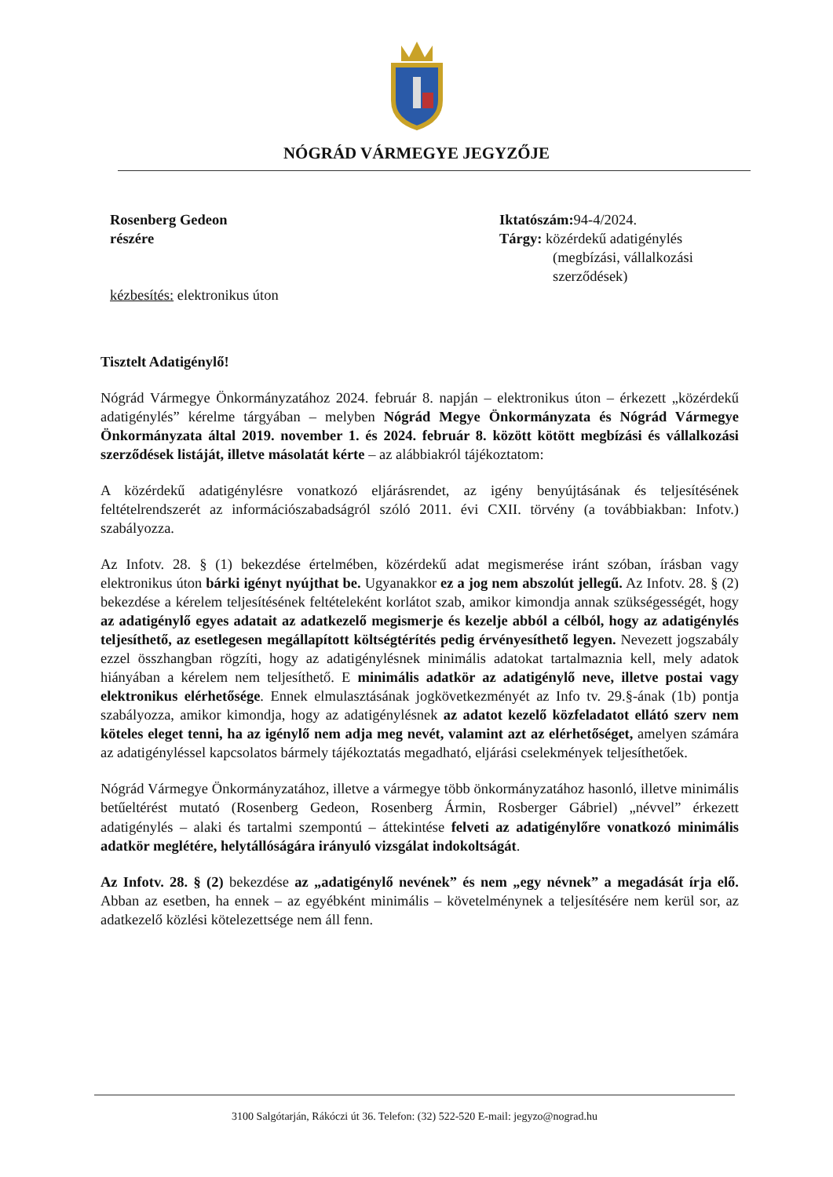NÓGRÁD VÁRMEGYE JEGYZŐJE
Rosenberg Gedeon
részére
kézbesítés: elektronikus úton
Iktatószám: 94-4/2024.
Tárgy: közérdekű adatigénylés
(megbízási, vállalkozási
szerződések)
Tisztelt Adatigénylő!
Nógrád Vármegye Önkormányzatához 2024. február 8. napján – elektronikus úton – érkezett „közérdekű adatigénylés” kérelme tárgyában – melyben Nógrád Megye Önkormányzata és Nógrád Vármegye Önkormányzata által 2019. november 1. és 2024. február 8. között kötött megbízási és vállalkozási szerződések listáját, illetve másolatát kérte – az alábbiakról tájékoztatom:
A közérdekű adatigénylésre vonatkozó eljárásrendet, az igény benyújtásának és teljesítésének feltételrendszerét az információszabadságról szóló 2011. évi CXII. törvény (a továbbiakban: Infotv.) szabályozza.
Az Infotv. 28. § (1) bekezdése értelmében, közérdekű adat megismerése iránt szóban, írásban vagy elektronikus úton bárki igényt nyújthat be. Ugyanakkor ez a jog nem abszolút jellegű. Az Infotv. 28. § (2) bekezdése a kérelem teljesítésének feltételeként korlátot szab, amikor kimondja annak szükségességét, hogy az adatigénylő egyes adatait az adatkezelő megismerje és kezelje abból a célból, hogy az adatigénylés teljesíthető, az esetlegesen megállapított költségtérítés pedig érvényesíthető legyen. Nevezett jogszabály ezzel összhangban rögzíti, hogy az adatigénylésnek minimális adatokat tartalmaznia kell, mely adatok hiányában a kérelem nem teljesíthető. E minimális adatkör az adatigénylő neve, illetve postai vagy elektronikus elérhetősége. Ennek elmulasztásának jogkövetkezményét az Info tv. 29.§-ának (1b) pontja szabályozza, amikor kimondja, hogy az adatigénylésnek az adatot kezelő közfeladatot ellátó szerv nem köteles eleget tenni, ha az igénylő nem adja meg nevét, valamint azt az elérhetőséget, amelyen számára az adatigényléssel kapcsolatos bármely tájékoztatás megadható, eljárási cselekmények teljesíthetőek.
Nógrád Vármegye Önkormányzatához, illetve a vármegye több önkormányzatához hasonló, illetve minimális betűeltérést mutató (Rosenberg Gedeon, Rosenberg Ármin, Rosberger Gábriel) „névvel” érkezett adatigénylés – alaki és tartalmi szempontú – áttekintése felveti az adatigénylőre vonatkozó minimális adatkör meglétére, helytállóságára irányuló vizsgálat indokoltságát.
Az Infotv. 28. § (2) bekezdése az „adatigénylő nevének” és nem „egy névnek” a megadását írja elő. Abban az esetben, ha ennek – az egyébként minimális – követelménynek a teljesítésére nem kerül sor, az adatkezelő közlési kötelezettsége nem áll fenn.
3100 Salgótarján, Rákóczi út 36. Telefon: (32) 522-520 E-mail: jegyzo@nograd.hu